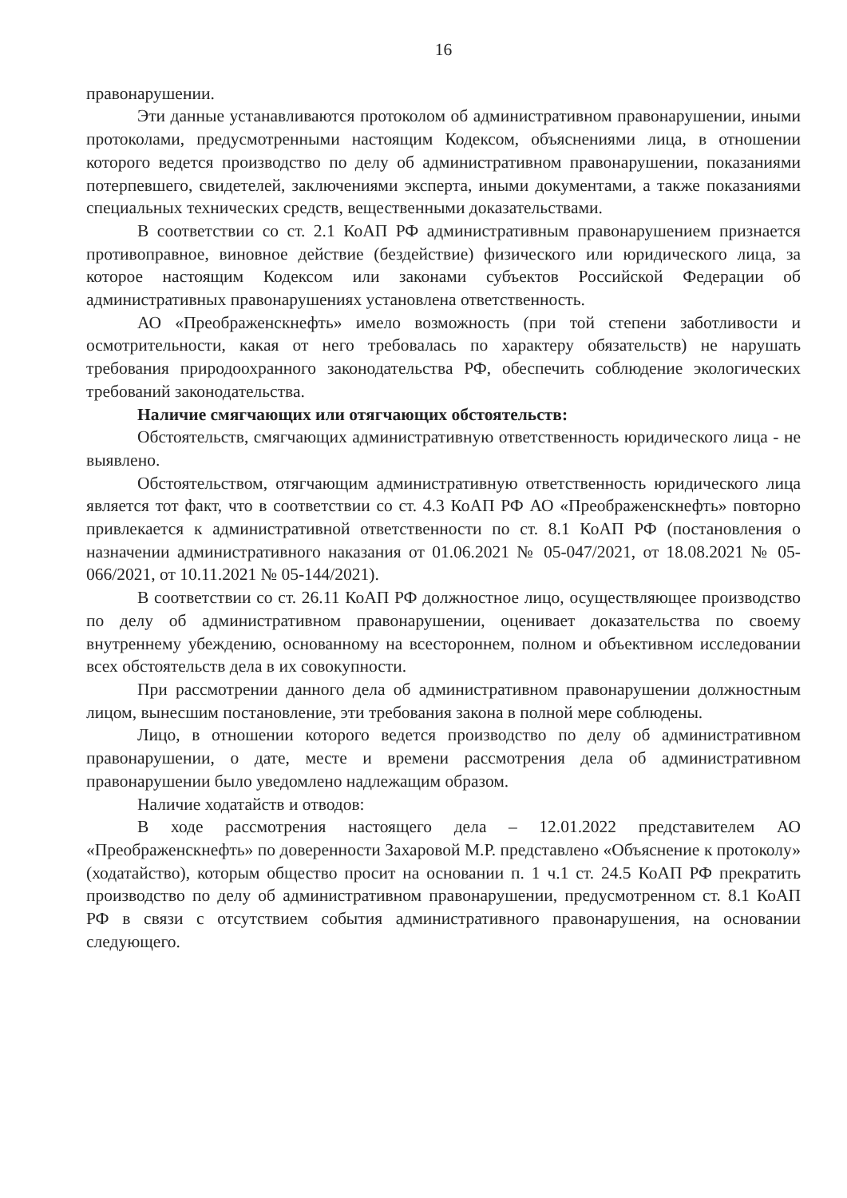16
правонарушении.
Эти данные устанавливаются протоколом об административном правонарушении, иными протоколами, предусмотренными настоящим Кодексом, объяснениями лица, в отношении которого ведется производство по делу об административном правонарушении, показаниями потерпевшего, свидетелей, заключениями эксперта, иными документами, а также показаниями специальных технических средств, вещественными доказательствами.
В соответствии со ст. 2.1 КоАП РФ административным правонарушением признается противоправное, виновное действие (бездействие) физического или юридического лица, за которое настоящим Кодексом или законами субъектов Российской Федерации об административных правонарушениях установлена ответственность.
АО «Преображенскнефть» имело возможность (при той степени заботливости и осмотрительности, какая от него требовалась по характеру обязательств) не нарушать требования природоохранного законодательства РФ, обеспечить соблюдение экологических требований законодательства.
Наличие смягчающих или отягчающих обстоятельств:
Обстоятельств, смягчающих административную ответственность юридического лица - не выявлено.
Обстоятельством, отягчающим административную ответственность юридического лица является тот факт, что в соответствии со ст. 4.3 КоАП РФ АО «Преображенскнефть» повторно привлекается к административной ответственности по ст. 8.1 КоАП РФ (постановления о назначении административного наказания от 01.06.2021 № 05-047/2021, от 18.08.2021 № 05-066/2021, от 10.11.2021 № 05-144/2021).
В соответствии со ст. 26.11 КоАП РФ должностное лицо, осуществляющее производство по делу об административном правонарушении, оценивает доказательства по своему внутреннему убеждению, основанному на всестороннем, полном и объективном исследовании всех обстоятельств дела в их совокупности.
При рассмотрении данного дела об административном правонарушении должностным лицом, вынесшим постановление, эти требования закона в полной мере соблюдены.
Лицо, в отношении которого ведется производство по делу об административном правонарушении, о дате, месте и времени рассмотрения дела об административном правонарушении было уведомлено надлежащим образом.
Наличие ходатайств и отводов:
В ходе рассмотрения настоящего дела – 12.01.2022 представителем АО «Преображенскнефть» по доверенности Захаровой М.Р. представлено «Объяснение к протоколу» (ходатайство), которым общество просит на основании п. 1 ч.1 ст. 24.5 КоАП РФ прекратить производство по делу об административном правонарушении, предусмотренном ст. 8.1 КоАП РФ в связи с отсутствием события административного правонарушения, на основании следующего.